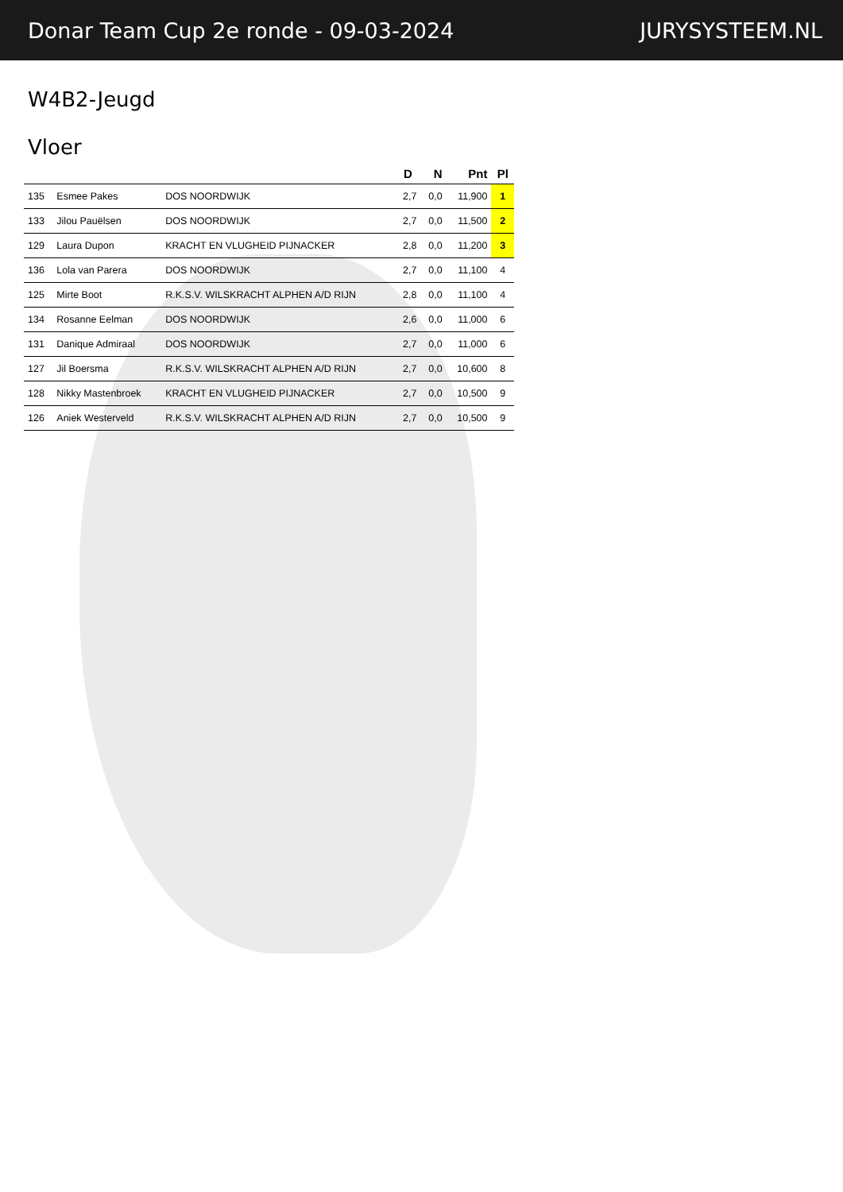Donar Team Cup 2e ronde - 09-03-2024 JURYSYSTEEM.NL
W4B2-Jeugd
Vloer
| | | | D | N | Pnt | Pl |
| --- | --- | --- | --- | --- | --- | --- |
| 135 | Esmee Pakes | DOS NOORDWIJK | 2,7 | 0,0 | 11,900 | 1 |
| 133 | Jilou Pauëlsen | DOS NOORDWIJK | 2,7 | 0,0 | 11,500 | 2 |
| 129 | Laura Dupon | KRACHT EN VLUGHEID PIJNACKER | 2,8 | 0,0 | 11,200 | 3 |
| 136 | Lola van Parera | DOS NOORDWIJK | 2,7 | 0,0 | 11,100 | 4 |
| 125 | Mirte Boot | R.K.S.V. WILSKRACHT ALPHEN A/D RIJN | 2,8 | 0,0 | 11,100 | 4 |
| 134 | Rosanne Eelman | DOS NOORDWIJK | 2,6 | 0,0 | 11,000 | 6 |
| 131 | Danique Admiraal | DOS NOORDWIJK | 2,7 | 0,0 | 11,000 | 6 |
| 127 | Jil Boersma | R.K.S.V. WILSKRACHT ALPHEN A/D RIJN | 2,7 | 0,0 | 10,600 | 8 |
| 128 | Nikky Mastenbroek | KRACHT EN VLUGHEID PIJNACKER | 2,7 | 0,0 | 10,500 | 9 |
| 126 | Aniek Westerveld | R.K.S.V. WILSKRACHT ALPHEN A/D RIJN | 2,7 | 0,0 | 10,500 | 9 |